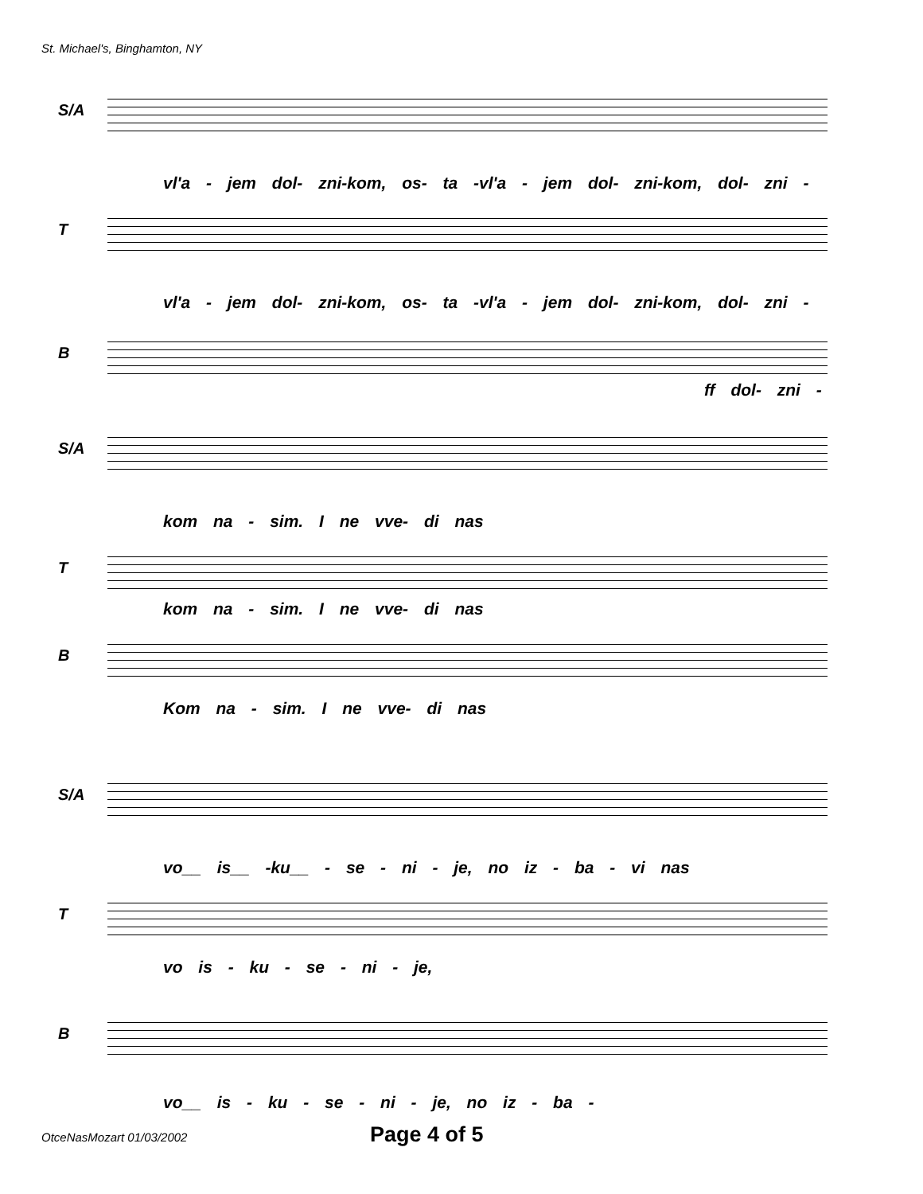St. Michael's, Binghamton, NY
S/A
vl'a - jem dol- zni-kom, os- ta -vl'a - jem dol- zni-kom, dol- zni -
T
vl'a - jem dol- zni-kom, os- ta -vl'a - jem dol- zni-kom, dol- zni -
B
ff dol- zni -
S/A
kom na - sim. I ne vve- di nas
T
kom na - sim. I ne vve- di nas
B
Kom na - sim. I ne vve- di nas
S/A
vo__ is__ -ku__ - se - ni - je, no iz - ba - vi nas
T
vo is - ku - se - ni - je,
B
vo__ is - ku - se - ni - je, no iz - ba -
OtceNasMozart 01/03/2002 Page 4 of 5